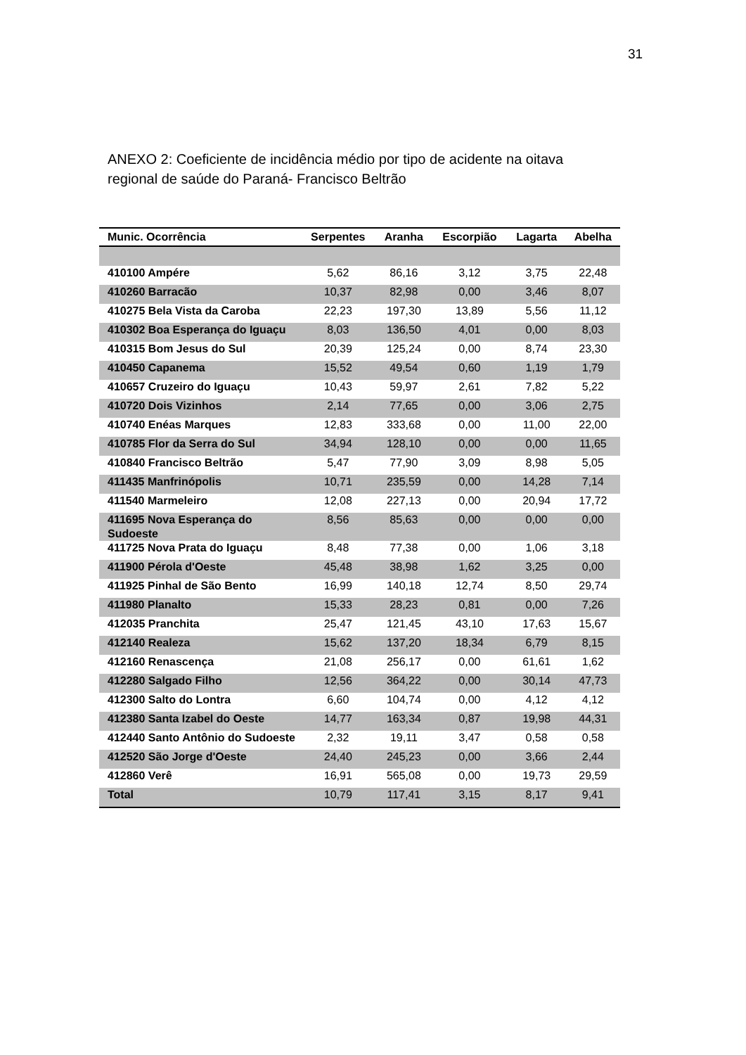31
ANEXO 2: Coeficiente de incidência médio por tipo de acidente na oitava regional de saúde do Paraná- Francisco Beltrão
| Munic. Ocorrência | Serpentes | Aranha | Escorpião | Lagarta | Abelha |
| --- | --- | --- | --- | --- | --- |
| 410100 Ampére | 5,62 | 86,16 | 3,12 | 3,75 | 22,48 |
| 410260 Barracão | 10,37 | 82,98 | 0,00 | 3,46 | 8,07 |
| 410275 Bela Vista da Caroba | 22,23 | 197,30 | 13,89 | 5,56 | 11,12 |
| 410302 Boa Esperança do Iguaçu | 8,03 | 136,50 | 4,01 | 0,00 | 8,03 |
| 410315 Bom Jesus do Sul | 20,39 | 125,24 | 0,00 | 8,74 | 23,30 |
| 410450 Capanema | 15,52 | 49,54 | 0,60 | 1,19 | 1,79 |
| 410657 Cruzeiro do Iguaçu | 10,43 | 59,97 | 2,61 | 7,82 | 5,22 |
| 410720 Dois Vizinhos | 2,14 | 77,65 | 0,00 | 3,06 | 2,75 |
| 410740 Enéas Marques | 12,83 | 333,68 | 0,00 | 11,00 | 22,00 |
| 410785 Flor da Serra do Sul | 34,94 | 128,10 | 0,00 | 0,00 | 11,65 |
| 410840 Francisco Beltrão | 5,47 | 77,90 | 3,09 | 8,98 | 5,05 |
| 411435 Manfrinópolis | 10,71 | 235,59 | 0,00 | 14,28 | 7,14 |
| 411540 Marmeleiro | 12,08 | 227,13 | 0,00 | 20,94 | 17,72 |
| 411695 Nova Esperança do Sudoeste | 8,56 | 85,63 | 0,00 | 0,00 | 0,00 |
| 411725 Nova Prata do Iguaçu | 8,48 | 77,38 | 0,00 | 1,06 | 3,18 |
| 411900 Pérola d'Oeste | 45,48 | 38,98 | 1,62 | 3,25 | 0,00 |
| 411925 Pinhal de São Bento | 16,99 | 140,18 | 12,74 | 8,50 | 29,74 |
| 411980 Planalto | 15,33 | 28,23 | 0,81 | 0,00 | 7,26 |
| 412035 Pranchita | 25,47 | 121,45 | 43,10 | 17,63 | 15,67 |
| 412140 Realeza | 15,62 | 137,20 | 18,34 | 6,79 | 8,15 |
| 412160 Renascença | 21,08 | 256,17 | 0,00 | 61,61 | 1,62 |
| 412280 Salgado Filho | 12,56 | 364,22 | 0,00 | 30,14 | 47,73 |
| 412300 Salto do Lontra | 6,60 | 104,74 | 0,00 | 4,12 | 4,12 |
| 412380 Santa Izabel do Oeste | 14,77 | 163,34 | 0,87 | 19,98 | 44,31 |
| 412440 Santo Antônio do Sudoeste | 2,32 | 19,11 | 3,47 | 0,58 | 0,58 |
| 412520 São Jorge d'Oeste | 24,40 | 245,23 | 0,00 | 3,66 | 2,44 |
| 412860 Verê | 16,91 | 565,08 | 0,00 | 19,73 | 29,59 |
| Total | 10,79 | 117,41 | 3,15 | 8,17 | 9,41 |